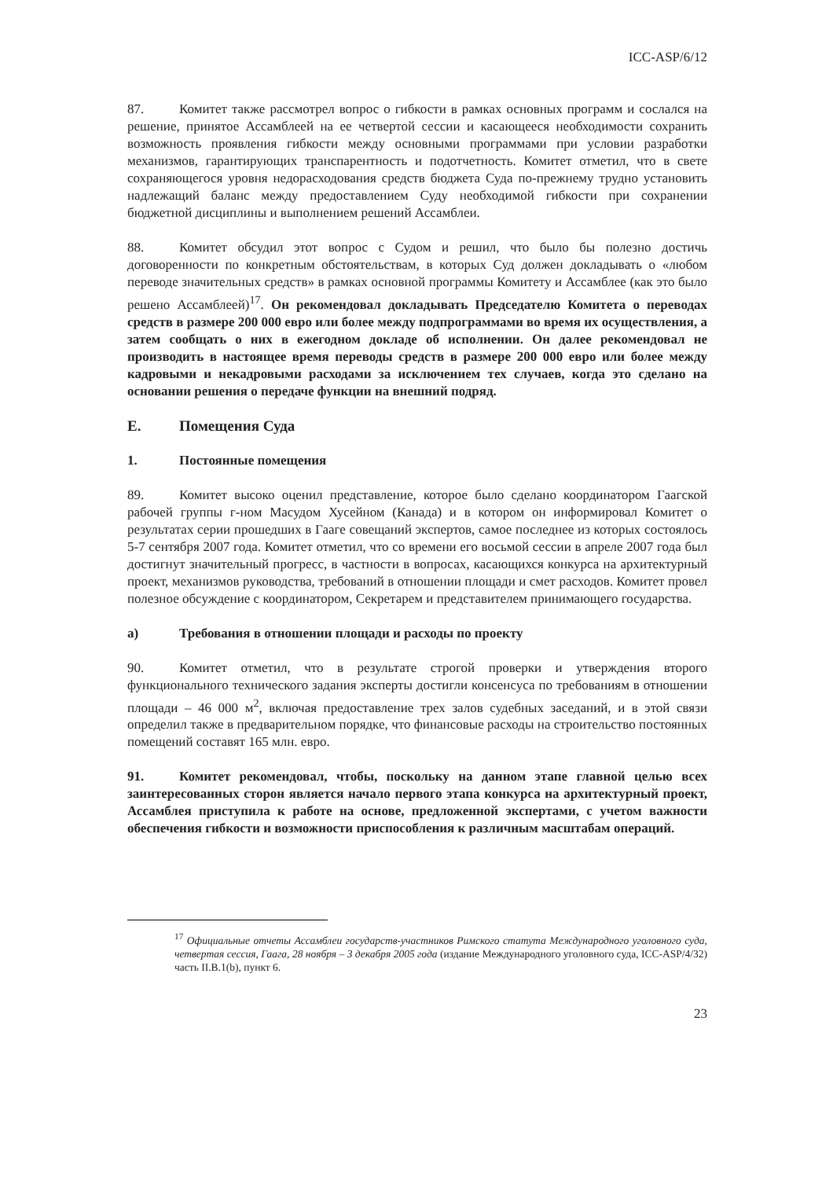ICC-ASP/6/12
87. Комитет также рассмотрел вопрос о гибкости в рамках основных программ и сослался на решение, принятое Ассамблеей на ее четвертой сессии и касающееся необходимости сохранить возможность проявления гибкости между основными программами при условии разработки механизмов, гарантирующих транспарентность и подотчетность. Комитет отметил, что в свете сохраняющегося уровня недорасходования средств бюджета Суда по-прежнему трудно установить надлежащий баланс между предоставлением Суду необходимой гибкости при сохранении бюджетной дисциплины и выполнением решений Ассамблеи.
88. Комитет обсудил этот вопрос с Судом и решил, что было бы полезно достичь договоренности по конкретным обстоятельствам, в которых Суд должен докладывать о «любом переводе значительных средств» в рамках основной программы Комитету и Ассамблее (как это было решено Ассамблеей)<sup>17</sup>. Он рекомендовал докладывать Председателю Комитета о переводах средств в размере 200 000 евро или более между подпрограммами во время их осуществления, а затем сообщать о них в ежегодном докладе об исполнении. Он далее рекомендовал не производить в настоящее время переводы средств в размере 200 000 евро или более между кадровыми и некадровыми расходами за исключением тех случаев, когда это сделано на основании решения о передаче функции на внешний подряд.
E. Помещения Суда
1. Постоянные помещения
89. Комитет высоко оценил представление, которое было сделано координатором Гаагской рабочей группы г-ном Масудом Хусейном (Канада) и в котором он информировал Комитет о результатах серии прошедших в Гааге совещаний экспертов, самое последнее из которых состоялось 5-7 сентября 2007 года. Комитет отметил, что со времени его восьмой сессии в апреле 2007 года был достигнут значительный прогресс, в частности в вопросах, касающихся конкурса на архитектурный проект, механизмов руководства, требований в отношении площади и смет расходов. Комитет провел полезное обсуждение с координатором, Секретарем и представителем принимающего государства.
a) Требования в отношении площади и расходы по проекту
90. Комитет отметил, что в результате строгой проверки и утверждения второго функционального технического задания эксперты достигли консенсуса по требованиям в отношении площади – 46 000 м<sup>2</sup>, включая предоставление трех залов судебных заседаний, и в этой связи определил также в предварительном порядке, что финансовые расходы на строительство постоянных помещений составят 165 млн. евро.
91. Комитет рекомендовал, чтобы, поскольку на данном этапе главной целью всех заинтересованных сторон является начало первого этапа конкурса на архитектурный проект, Ассамблея приступила к работе на основе, предложенной экспертами, с учетом важности обеспечения гибкости и возможности приспособления к различным масштабам операций.
<sup>17</sup> Официальные отчеты Ассамблеи государств-участников Римского статута Международного уголовного суда, четвертая сессия, Гаага, 28 ноября – 3 декабря 2005 года (издание Международного уголовного суда, ICC-ASP/4/32) часть II.B.1(b), пункт 6.
23